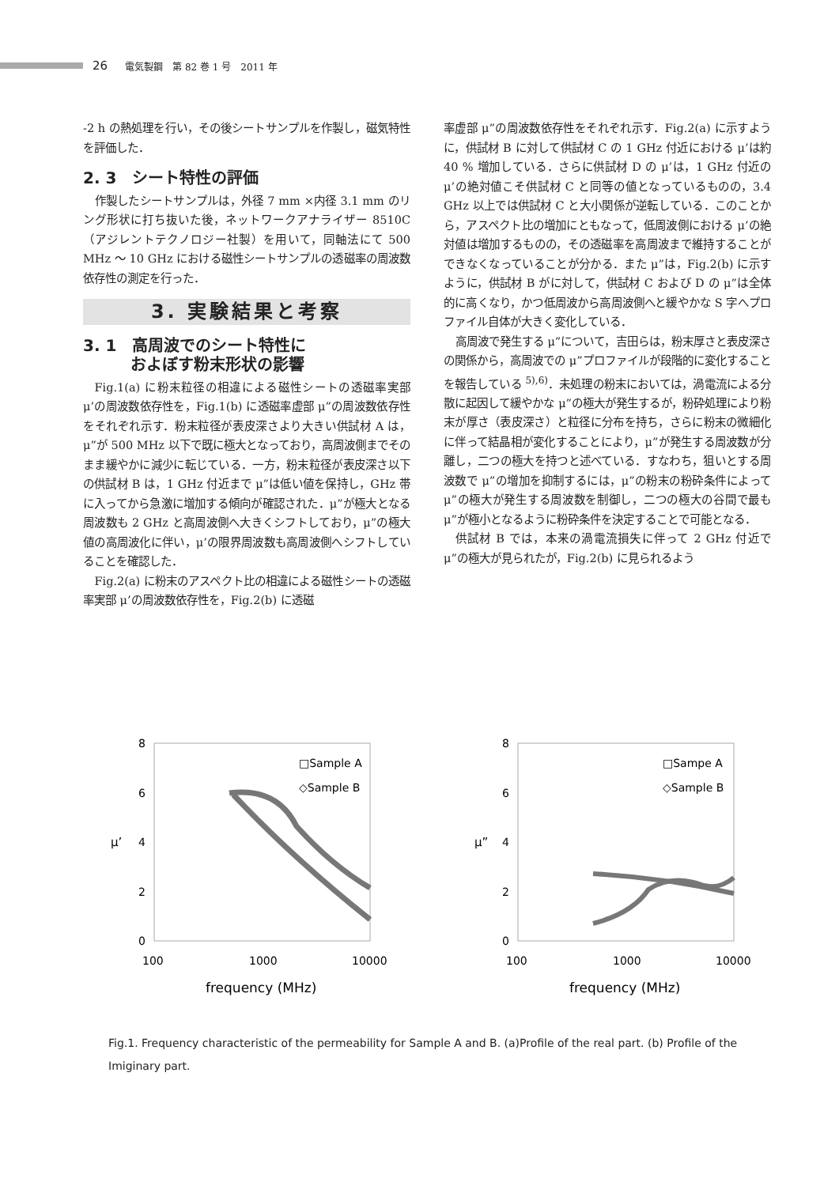26 電気製鋼　第 82 巻 1 号　2011 年
-2 h の熱処理を行い，その後シートサンプルを作製し，磁気特性を評価した．
2. 3　シート特性の評価
作製したシートサンプルは，外径 7 mm ×内径 3.1 mm のリング形状に打ち抜いた後，ネットワークアナライザー 8510C（アジレントテクノロジー社製）を用いて，同軸法にて 500 MHz ～ 10 GHz における磁性シートサンプルの透磁率の周波数依存性の測定を行った．
3. 実験結果と考察
3. 1　高周波でのシート特性に
　　　およぼす粉末形状の影響
Fig.1(a) に粉末粒径の相違による磁性シートの透磁率実部 μ’の周波数依存性を，Fig.1(b) に透磁率虚部 μ”の周波数依存性をそれぞれ示す．粉末粒径が表皮深さより大きい供試材 A は，μ”が 500 MHz 以下で既に極大となっており，高周波側までそのまま緩やかに減少に転じている．一方，粉末粒径が表皮深さ以下の供試材 B は，1 GHz 付近まで μ”は低い値を保持し，GHz 帯に入ってから急激に増加する傾向が確認された．μ”が極大となる周波数も 2 GHz と高周波側へ大きくシフトしており，μ”の極大値の高周波化に伴い，μ’の限界周波数も高周波側へシフトしていることを確認した．
Fig.2(a) に粉末のアスペクト比の相違による磁性シートの透磁率実部 μ’の周波数依存性を，Fig.2(b) に透磁
率虚部 μ”の周波数依存性をそれぞれ示す．Fig.2(a) に示すように，供試材 B に対して供試材 C の 1 GHz 付近における μ’は約 40 % 増加している．さらに供試材 D の μ’は，1 GHz 付近の μ’の絶対値こそ供試材 C と同等の値となっているものの，3.4 GHz 以上では供試材 C と大小関係が逆転している．このことから，アスペクト比の増加にともなって，低周波側における μ’の絶対値は増加するものの，その透磁率を高周波まで維持することができなくなっていることが分かる．また μ”は，Fig.2(b) に示すように，供試材 B がに対して，供試材 C および D の μ”は全体的に高くなり，かつ低周波から高周波側へと緩やかな S 字へプロファイル自体が大きく変化している．
高周波で発生する μ”について，吉田らは，粉末厚さと表皮深さの関係から，高周波での μ”プロファイルが段階的に変化することを報告している <sup>5),6)</sup>．未処理の粉末においては，渦電流による分散に起因して緩やかな μ”の極大が発生するが，粉砕処理により粉末が厚さ（表皮深さ）と粒径に分布を持ち，さらに粉末の微細化に伴って結晶相が変化することにより，μ”が発生する周波数が分離し，二つの極大を持つと述べている．すなわち，狙いとする周波数で μ”の増加を抑制するには，μ”の粉末の粉砕条件によって μ”の極大が発生する周波数を制御し，二つの極大の谷間で最も μ”が極小となるように粉砕条件を決定することで可能となる．
供試材 B では，本来の渦電流損失に伴って 2 GHz 付近で μ”の極大が見られたが，Fig.2(b) に見られるよう
8
6
4
2
0
μ’
100
1000
10000
frequency (MHz)
□Sample A
◇Sample B
8
6
4
2
0
μ”
100
1000
10000
frequency (MHz)
□Sampe A
◇Sample B
Fig.1. Frequency characteristic of the permeability for Sample A and B. (a)Profile of the real part. (b) Profile of the Imiginary part.